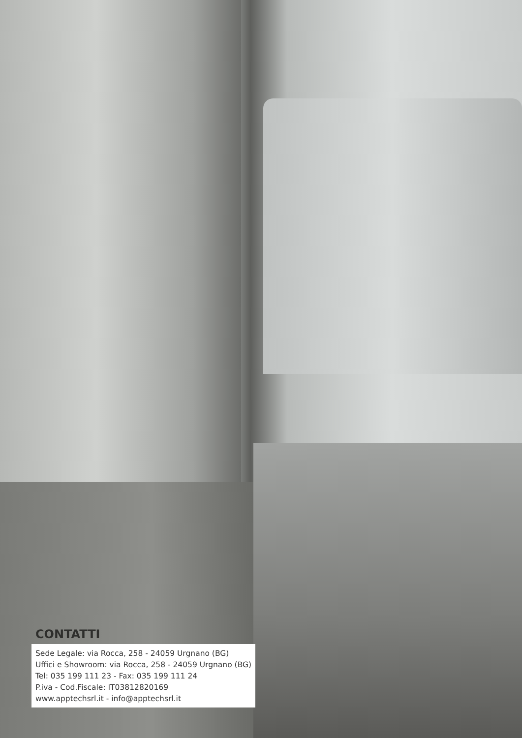CONTATTI
Sede Legale: via Rocca, 258 - 24059 Urgnano (BG)
Uffici e Showroom: via Rocca, 258 - 24059 Urgnano (BG)
Tel: 035 199 111 23 - Fax: 035 199 111 24
P.iva - Cod.Fiscale: IT03812820169
www.apptechsrl.it - info@apptechsrl.it